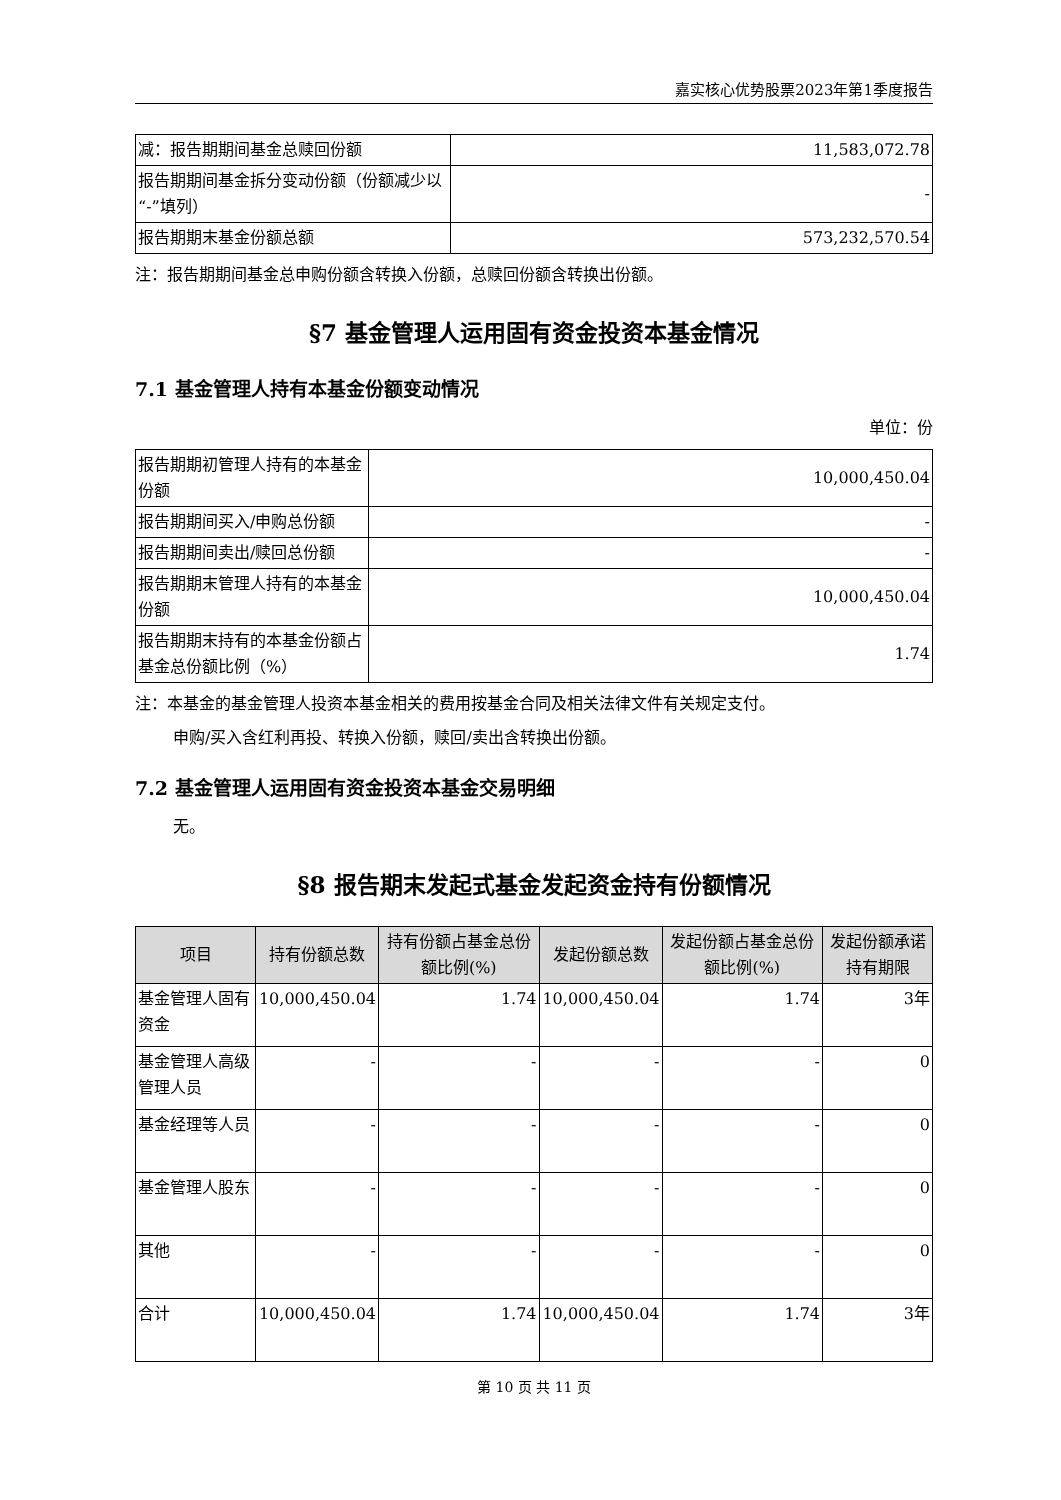嘉实核心优势股票2023年第1季度报告
| 减：报告期期间基金总赎回份额 | 11,583,072.78 |
| 报告期期间基金拆分变动份额（份额减少以“-”填列） | - |
| 报告期期末基金份额总额 | 573,232,570.54 |
注：报告期期间基金总申购份额含转换入份额，总赎回份额含转换出份额。
§7 基金管理人运用固有资金投资本基金情况
7.1 基金管理人持有本基金份额变动情况
单位：份
| 报告期期初管理人持有的本基金份额 | 10,000,450.04 |
| 报告期期间买入/申购总份额 | - |
| 报告期期间卖出/赎回总份额 | - |
| 报告期期末管理人持有的本基金份额 | 10,000,450.04 |
| 报告期期末持有的本基金份额占基金总份额比例（%） | 1.74 |
注：本基金的基金管理人投资本基金相关的费用按基金合同及相关法律文件有关规定支付。
申购/买入含红利再投、转换入份额，赎回/卖出含转换出份额。
7.2 基金管理人运用固有资金投资本基金交易明细
无。
§8 报告期末发起式基金发起资金持有份额情况
| 项目 | 持有份额总数 | 持有份额占基金总份额比例(%) | 发起份额总数 | 发起份额占基金总份额比例(%) | 发起份额承诺持有期限 |
| --- | --- | --- | --- | --- | --- |
| 基金管理人固有资金 | 10,000,450.04 | 1.74 | 10,000,450.04 | 1.74 | 3年 |
| 基金管理人高级管理人员 | - | - | - | - | 0 |
| 基金经理等人员 | - | - | - | - | 0 |
| 基金管理人股东 | - | - | - | - | 0 |
| 其他 | - | - | - | - | 0 |
| 合计 | 10,000,450.04 | 1.74 | 10,000,450.04 | 1.74 | 3年 |
第 10 页 共 11 页